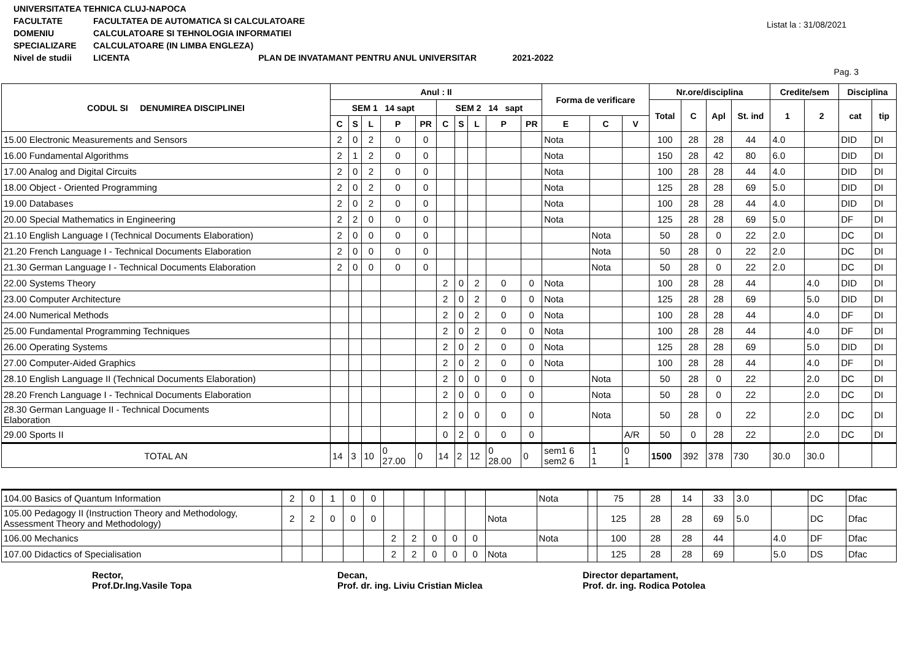UNIVERSITATEA TEHNICA CLUJ-NAPOCA
FACULTATE FACULTATEA DE AUTOMATICA SI CALCULATOARE
DOMENIU CALCULATOARE SI TEHNOLOGIA INFORMATIEI
SPECIALIZARE CALCULATOARE (IN LIMBA ENGLEZA)
Nivel de studii LICENTA PLAN DE INVATAMANT PENTRU ANUL UNIVERSITAR 2021-2022
Listat la : 31/08/2021
Pag. 3
| CODUL SI DENUMIREA DISCIPLINEI | Anul : II | | | | | | | | | | Forma de verificare | | | Nr.ore/disciplina | | | | Credite/sem | | Disciplina | |
| --- | --- | --- | --- | --- | --- | --- | --- | --- | --- | --- | --- | --- | --- | --- | --- | --- | --- | --- | --- | --- | --- |
| | SEM 1 14 sapt | | | | | SEM 2 14 sapt | | | | | | | | Total | C | Apl | St. ind | 1 | 2 | cat | tip |
| | C | S | L | P | PR | C | S | L | P | PR | E | C | V | | | | | | | | |
| 15.00 Electronic Measurements and Sensors | 2 | 0 | 2 | 0 | 0 | | | | | | Nota | | | 100 | 28 | 28 | 44 | 4.0 | | DID | DI |
| 16.00 Fundamental Algorithms | 2 | 1 | 2 | 0 | 0 | | | | | | Nota | | | 150 | 28 | 42 | 80 | 6.0 | | DID | DI |
| 17.00 Analog and Digital Circuits | 2 | 0 | 2 | 0 | 0 | | | | | | Nota | | | 100 | 28 | 28 | 44 | 4.0 | | DID | DI |
| 18.00 Object - Oriented Programming | 2 | 0 | 2 | 0 | 0 | | | | | | Nota | | | 125 | 28 | 28 | 69 | 5.0 | | DID | DI |
| 19.00 Databases | 2 | 0 | 2 | 0 | 0 | | | | | | Nota | | | 100 | 28 | 28 | 44 | 4.0 | | DID | DI |
| 20.00 Special Mathematics in Engineering | 2 | 2 | 0 | 0 | 0 | | | | | | Nota | | | 125 | 28 | 28 | 69 | 5.0 | | DF | DI |
| 21.10 English Language I (Technical Documents Elaboration) | 2 | 0 | 0 | 0 | 0 | | | | | | | Nota | | 50 | 28 | 0 | 22 | 2.0 | | DC | DI |
| 21.20 French Language I - Technical Documents Elaboration | 2 | 0 | 0 | 0 | 0 | | | | | | | Nota | | 50 | 28 | 0 | 22 | 2.0 | | DC | DI |
| 21.30 German Language I - Technical Documents Elaboration | 2 | 0 | 0 | 0 | 0 | | | | | | | Nota | | 50 | 28 | 0 | 22 | 2.0 | | DC | DI |
| 22.00 Systems Theory | | | | | | 2 | 0 | 2 | 0 | 0 | Nota | | | 100 | 28 | 28 | 44 | | 4.0 | DID | DI |
| 23.00 Computer Architecture | | | | | | 2 | 0 | 2 | 0 | 0 | Nota | | | 125 | 28 | 28 | 69 | | 5.0 | DID | DI |
| 24.00 Numerical Methods | | | | | | 2 | 0 | 2 | 0 | 0 | Nota | | | 100 | 28 | 28 | 44 | | 4.0 | DF | DI |
| 25.00 Fundamental Programming Techniques | | | | | | 2 | 0 | 2 | 0 | 0 | Nota | | | 100 | 28 | 28 | 44 | | 4.0 | DF | DI |
| 26.00 Operating Systems | | | | | | 2 | 0 | 2 | 0 | 0 | Nota | | | 125 | 28 | 28 | 69 | | 5.0 | DID | DI |
| 27.00 Computer-Aided Graphics | | | | | | 2 | 0 | 2 | 0 | 0 | Nota | | | 100 | 28 | 28 | 44 | | 4.0 | DF | DI |
| 28.10 English Language II (Technical Documents Elaboration) | | | | | | 2 | 0 | 0 | 0 | 0 | | Nota | | 50 | 28 | 0 | 22 | | 2.0 | DC | DI |
| 28.20 French Language I - Technical Documents Elaboration | | | | | | 2 | 0 | 0 | 0 | 0 | | Nota | | 50 | 28 | 0 | 22 | | 2.0 | DC | DI |
| 28.30 German Language II - Technical Documents Elaboration | | | | | | 2 | 0 | 0 | 0 | 0 | | Nota | | 50 | 28 | 0 | 22 | | 2.0 | DC | DI |
| 29.00 Sports II | | | | | | 0 | 2 | 0 | 0 | 0 | | | A/R | 50 | 0 | 28 | 22 | | 2.0 | DC | DI |
| TOTAL AN | 14 | 3 | 10 | 0 27.00 | 0 | 14 | 2 | 12 | 0 28.00 | 0 | sem1 6 sem2 6 | 1 1 | 0 1 | 1500 | 392 | 378 | 730 | 30.0 | 30.0 | | |
| 104.00 Basics of Quantum Information | 2 | 0 | 1 | 0 | 0 | | | | | | | Nota | | 75 | 28 | 14 | 33 | 3.0 | | DC | Dfac |
| 105.00 Pedagogy II (Instruction Theory and Methodology, Assessment Theory and Methodology) | 2 | 2 | 0 | 0 | 0 | | | | | | Nota | | | 125 | 28 | 28 | 69 | 5.0 | | DC | Dfac |
| 106.00 Mechanics | | | | | | 2 | 2 | 0 | 0 | 0 | | Nota | | 100 | 28 | 28 | 44 | | 4.0 | DF | Dfac |
| 107.00 Didactics of Specialisation | | | | | | 2 | 2 | 0 | 0 | 0 | Nota | | | 125 | 28 | 28 | 69 | | 5.0 | DS | Dfac |
Rector,
Prof.Dr.Ing.Vasile Topa
Decan,
Prof. dr. ing. Liviu Cristian Miclea
Director departament,
Prof. dr. ing. Rodica Potolea